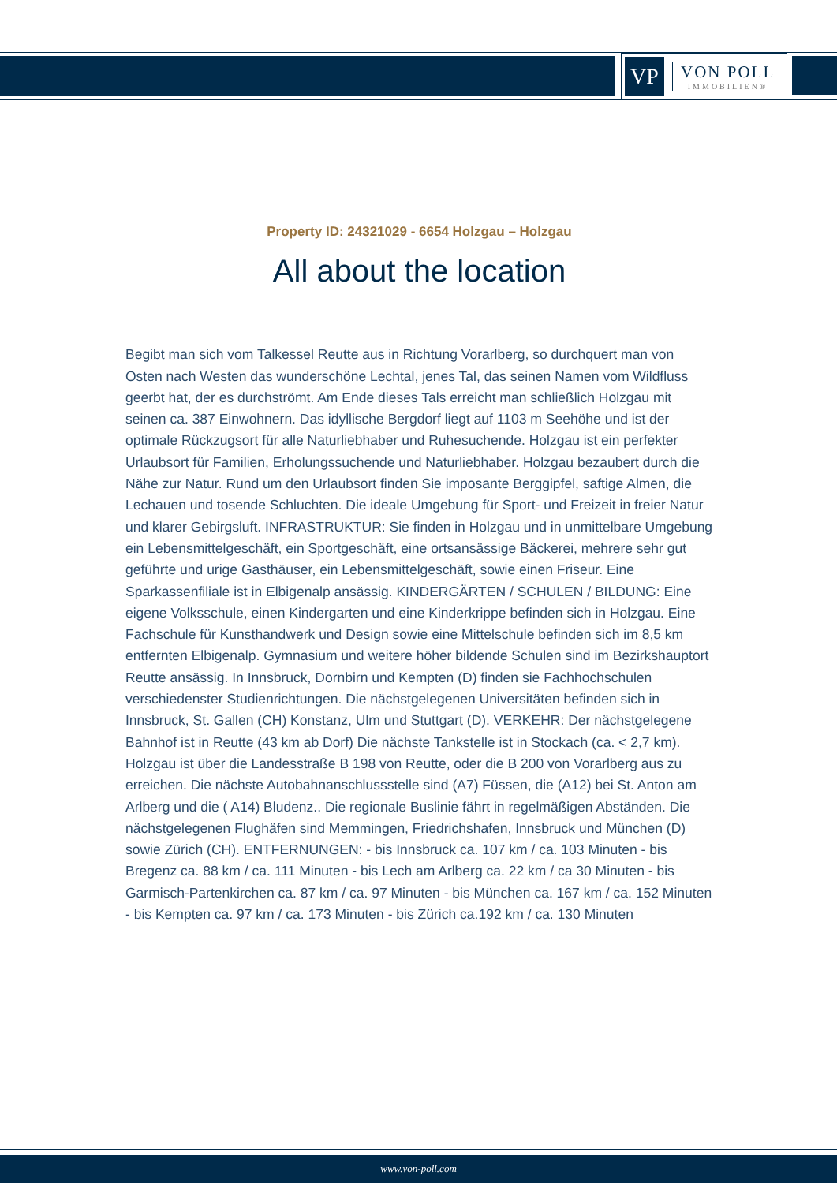VP
VON POLL
IMMOBILIEN®
Property ID: 24321029 - 6654 Holzgau – Holzgau
All about the location
Begibt man sich vom Talkessel Reutte aus in Richtung Vorarlberg, so durchquert man von Osten nach Westen das wunderschöne Lechtal, jenes Tal, das seinen Namen vom Wildfluss geerbt hat, der es durchströmt. Am Ende dieses Tals erreicht man schließlich Holzgau mit seinen ca. 387 Einwohnern. Das idyllische Bergdorf liegt auf 1103 m Seehöhe und ist der optimale Rückzugsort für alle Naturliebhaber und Ruhesuchende. Holzgau ist ein perfekter Urlaubsort für Familien, Erholungssuchende und Naturliebhaber. Holzgau bezaubert durch die Nähe zur Natur. Rund um den Urlaubsort finden Sie imposante Berggipfel, saftige Almen, die Lechauen und tosende Schluchten. Die ideale Umgebung für Sport- und Freizeit in freier Natur und klarer Gebirgsluft. INFRASTRUKTUR: Sie finden in Holzgau und in unmittelbare Umgebung ein Lebensmittelgeschäft, ein Sportgeschäft, eine ortsansässige Bäckerei, mehrere sehr gut geführte und urige Gasthäuser, ein Lebensmittelgeschäft, sowie einen Friseur. Eine Sparkassenfiliale ist in Elbigenalp ansässig. KINDERGÄRTEN / SCHULEN / BILDUNG: Eine eigene Volksschule, einen Kindergarten und eine Kinderkrippe befinden sich in Holzgau. Eine Fachschule für Kunsthandwerk und Design sowie eine Mittelschule befinden sich im 8,5 km entfernten Elbigenalp. Gymnasium und weitere höher bildende Schulen sind im Bezirkshauptort Reutte ansässig. In Innsbruck, Dornbirn und Kempten (D) finden sie Fachhochschulen verschiedenster Studienrichtungen. Die nächstgelegenen Universitäten befinden sich in Innsbruck, St. Gallen (CH) Konstanz, Ulm und Stuttgart (D). VERKEHR: Der nächstgelegene Bahnhof ist in Reutte (43 km ab Dorf) Die nächste Tankstelle ist in Stockach (ca. < 2,7 km). Holzgau ist über die Landesstraße B 198 von Reutte, oder die B 200 von Vorarlberg aus zu erreichen. Die nächste Autobahnanschlussstelle sind (A7) Füssen, die (A12) bei St. Anton am Arlberg und die ( A14) Bludenz.. Die regionale Buslinie fährt in regelmäßigen Abständen. Die nächstgelegenen Flughäfen sind Memmingen, Friedrichshafen, Innsbruck und München (D) sowie Zürich (CH). ENTFERNUNGEN: - bis Innsbruck ca. 107 km / ca. 103 Minuten - bis Bregenz ca. 88 km / ca. 111 Minuten - bis Lech am Arlberg ca. 22 km / ca 30 Minuten - bis Garmisch-Partenkirchen ca. 87 km / ca. 97 Minuten - bis München ca. 167 km / ca. 152 Minuten - bis Kempten ca. 97 km / ca. 173 Minuten - bis Zürich ca.192 km / ca. 130 Minuten
www.von-poll.com